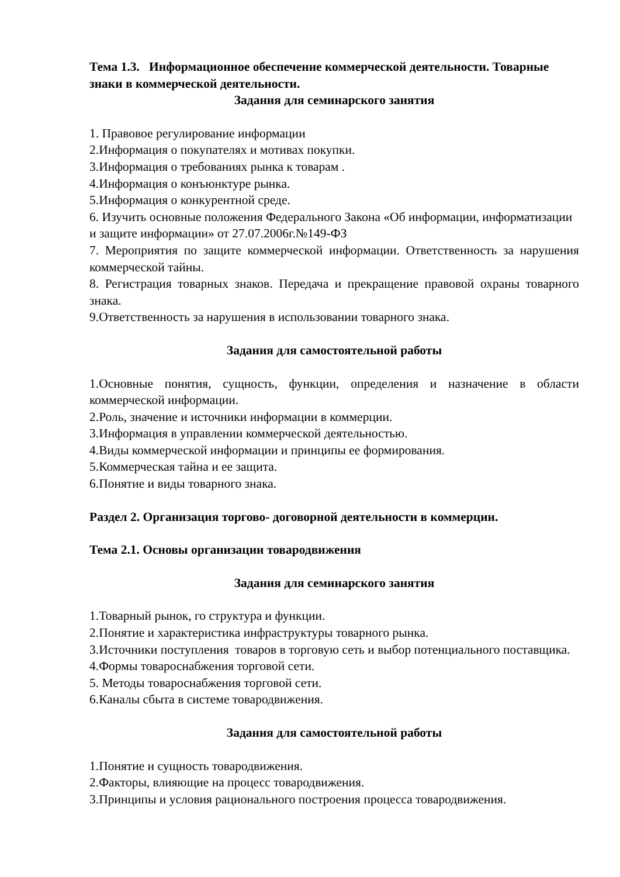Тема 1.3. Информационное обеспечение коммерческой деятельности. Товарные знаки в коммерческой деятельности.
Задания для семинарского занятия
1. Правовое регулирование информации
2.Информация о покупателях и мотивах покупки.
3.Информация о требованиях рынка к товарам .
4.Информация о конъюнктуре рынка.
5.Информация о конкурентной среде.
6. Изучить основные положения Федерального Закона «Об информации, информатизации и защите информации» от 27.07.2006г.№149-ФЗ
7. Мероприятия по защите коммерческой информации. Ответственность за нарушения коммерческой тайны.
8. Регистрация товарных знаков. Передача и прекращение правовой охраны товарного знака.
9.Ответственность за нарушения в использовании товарного знака.
Задания для самостоятельной работы
1.Основные понятия, сущность, функции, определения и назначение в области коммерческой информации.
2.Роль, значение и источники информации в коммерции.
3.Информация в управлении коммерческой деятельностью.
4.Виды коммерческой информации и принципы ее формирования.
5.Коммерческая тайна и ее защита.
6.Понятие и виды товарного знака.
Раздел 2. Организация торгово- договорной деятельности в коммерции.
Тема 2.1. Основы организации товародвижения
Задания для семинарского занятия
1.Товарный рынок, го структура и функции.
2.Понятие и характеристика инфраструктуры товарного рынка.
3.Источники поступления товаров в торговую сеть и выбор потенциального поставщика. 4.Формы товароснабжения торговой сети.
5. Методы товароснабжения торговой сети.
6.Каналы сбыта в системе товародвижения.
Задания для самостоятельной работы
1.Понятие и сущность товародвижения.
2.Факторы, влияющие на процесс товародвижения.
3.Принципы и условия рационального построения процесса товародвижения.